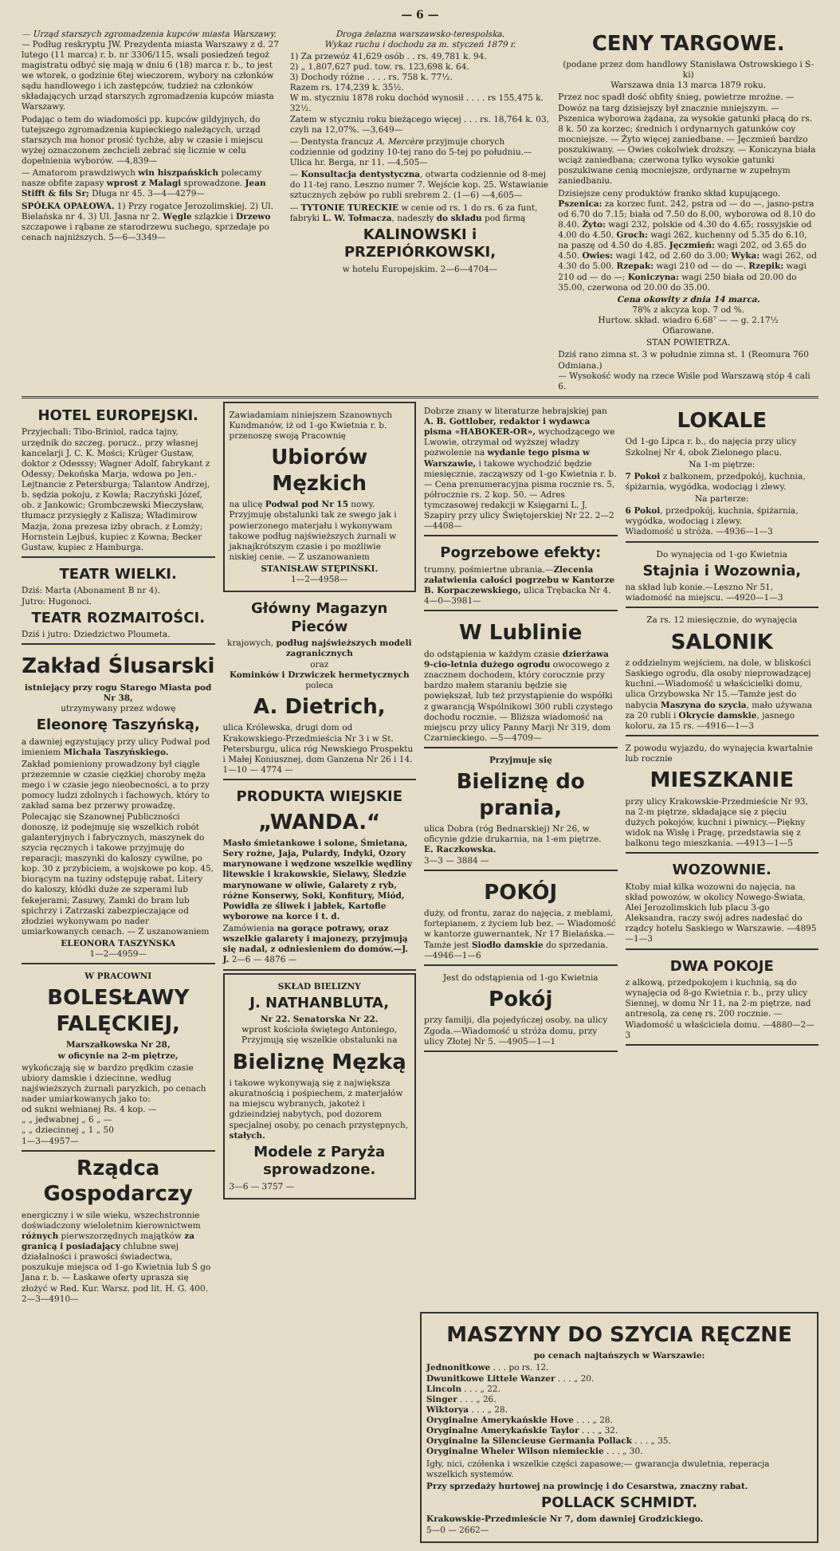— 6 —
— Urząd starszych zgromadzenia kupców miasta Warszawy.— Podług reskryptu JW. Prezydenta miasta Warszawy z d. 27 lutego (11 marca) r. b. nr 3306/115, wsali posiedzeń tegoż magistratu odbyć się mają w dniu 6 (18) marca r. b., to jest we wtorek, o godzinie 6tej wieczorem, wybory na członków sądu handlowego i ich zastępców, tudzież na członków składających urząd starszych zgromadzenia kupców miasta Warszawy.
Podając o tem do wiadomości pp. kupców gildyjnych, do tutejszego zgromadzenia kupieckiego należących, urząd starszych ma honor prosić tychże, aby w czasie i miejscu wyżej oznaczonem zechcieli zebrać się licznie w celu dopełnienia wyborów. —4,839—
— Amatorom prawdziwych win hiszpańskich polecamy nasze obfite zapasy wprost z Malagi sprowadzone. Jean Stifft & fils Sr; Długa nr 45. 3—4—4279—
SPÓŁKA OPAŁOWA. 1) Przy rogatce Jerozolimskiej. 2) Ul. Bielańska nr 4. 3) Ul. Jasna nr 2. Węgle szlązkie i Drzewo szczapowe i rąbane ze starodrzewu suchego, sprzedaje po cenach najniższych. 5—6—3349—
Droga żelazna warszawsko-terespolska.
Wykaz ruchu i dochodu za m. styczeń 1879 r.
1) Za przewóz 41,629 osób . . rs. 49,781 k. 94.
2) „ 1,807,627 pud. tow. rs. 123,698 k. 64.
3) Dochody różne . . . . rs. 758 k. 77½.
Razem rs. 174,239 k. 35½.
W m. styczniu 1878 roku dochód wynosił . . . . rs 155,475 k. 32½.
Zatem w styczniu roku bieżącego więcej . . . rs. 18,764 k. 03, czyli na 12,07%. —3,649—
— Dentysta francuz A. Mercère przyjmuje chorych codziennie od godziny 10-tej rano do 5-tej po południu.— Ulica hr. Berga, nr 11. —4,505—
— Konsultacja dentystyczna, otwarta codziennie od 8-mej do 11-tej rano. Leszno numer 7. Wejście kop. 25. Wstawianie sztucznych zębów po rubli srebrem 2. (1—6) —4,605—
— TYTONIE TURECKIE w cenie od rs. 1 do rs. 6 za funt, fabryki L. W. Tołmacza, nadeszły do składu pod firmą
KALINOWSKI i PRZEPIÓRKOWSKI,
w hotelu Europejskim. 2—6—4704—
CENY TARGOWE.
(podane przez dom handlowy Stanisława Ostrowskiego i S-ki)
Warszawa dnia 13 marca 1879 roku.
Przez noc spadł dość obfity śnieg, powietrze mroźne. — Dowóz na targ dzisiejszy był znacznie mniejszym. — Pszenica wyborowa żądana, za wysokie gatunki płacą do rs. 8 k. 50 za korzec; średnich i ordynarnych gatunków coy mocniejsze. — Żyto więcej zaniedbane. — Jęczmień bardzo poszukiwany. — Owies cokolwiek droższy. — Koniczyna biała wciąż zaniedbana; czerwona tylko wysokie gatunki poszukiwane cenią mocniejsze, ordynarne w zupełnym zaniedbaniu.
Dzisiejsze ceny produktów franko skład kupującego. Pszenica: za korzec funt. 242, pstra od — do —, jasno-pstra od 6.70 do 7.15; biała od 7.50 do 8.00, wyborowa od 8.10 do 8.40. Żyto: wagi 232, polskie od 4.30 do 4.65; rossyjskie od 4.00 do 4.50. Groch: wagi 262, kuchenny od 5.35 do 6.10, na paszę od 4.50 do 4.85. Jęczmień: wagi 202, od 3.65 do 4.50. Owies: wagi 142, od 2.60 do 3.00; Wyka: wagi 262, od 4.30 do 5.00. Rzepak: wagi 210 od — do —. Rzepik: wagi 210 od — do —; Koniczyna: wagi 250 biała od 20.00 do 35.00, czerwona od 20.00 do 35.00.
Cena okowity z dnia 14 marca.
78% z akcyza kop. 7 od %.
Hurtow. skład. wiadro 6.68⁷ — — g. 2.17½
Ofiarowane.
STAN POWIETRZA.
Dziś rano zimna st. 3 w południe zimna st. 1 (Reomura 760 Odmiana.)
— Wysokość wody na rzece Wiśle pod Warszawą stóp 4 cali 6.
HOTEL EUROPEJSKI.
Przyjechali: Tibo-Briniol, radca tajny, urzędnik do szczeg. porucz., przy własnej kancelarji J. C. K. Mości; Krüger Gustaw, doktor z Odesssy; Wagner Adolf, fabrykant z Odessy; Dekońska Marja, wdowa po Jen.-Lejtnancie z Petersburga; Talantow Andrzej, b. sędzia pokoju, z Kowla; Raczyński Józef, ob. z Jankowic; Grombczewski Mieczysław, tłumacz przysięgły z Kalisza; Władimirow Mazja, żona prezesa izby obrach. z Łomży; Hornstein Lejbuś, kupiec z Kowna; Becker Gustaw, kupiec z Hamburga.
TEATR WIELKI.
Dziś: Marta (Abonament B nr 4).
Jutro: Hugonoci.
TEATR ROZMAITOŚCI.
Dziś i jutro: Dziedzictwo Ploumeta.
Zakład Ślusarski
istniejący przy rogu Starego Miasta pod Nr 38,
utrzymywany przez wdowę
Eleonorę Taszyńską,
a dawniej egzystujący przy ulicy Podwal pod imieniem Michała Taszyńskiego.
Zakład pomieniony prowadzony był ciągle przezemnie w czasie ciężkiej choroby męża mego i w czasie jego nieobecności, a to przy pomocy ludzi zdolnych i fachowych, który to zakład sama bez przerwy prowadzę. Polecając się Szanownej Publiczności donoszę, iż podejmuję się wszelkich robót galanteryjnych i fabrycznych, maszynek do szycia ręcznych i takowe przyjmuję do reparacji; maszynki do kaloszy cywilne, po kop. 30 z przybiciem, a wojskowe po kop. 45, biorącym na tuziny odstępuję rabat. Litery do kaloszy, kłódki duże ze szperami lub fekejerami; Zasuwy, Zamki do bram lub spichrzy i Zatrzaski zabezpieczające od złodziei wykonywam po nader umiarkowanych cenach. — Z uszanowaniem
ELEONORA TASZYŃSKA
1—2—4959—
W PRACOWNI
BOLESŁAWY FALĘCKIEJ,
Marszałkowska Nr 28,
w oficynie na 2-m piętrze,
wykończają się w bardzo prędkim czasie ubiory damskie i dziecinne, według najświeższych żurnali paryzkich, po cenach nader umiarkowanych jako to:
od sukni wełnianej Rs. 4 kop. —
„ „ jedwabnej „ 6 „ —
„ „ dziecinnej „ 1 „ 50
1—3—4957—
Rządca Gospodarczy
energiczny i w sile wieku, wszechstronnie doświadczony wieloletnim kierownictwem różnych pierwszorzędnych majątków za granicą i posiadający chlubne swej działalności i prawości świadectwa, poszukuje miejsca od 1-go Kwietnia lub Ś go Jana r. b. — Łaskawe oferty uprasza się złożyć w Red. Kur. Warsz. pod lit. H. G. 400. 2—3—4910—
Zawiadamiam niniejszem Szanownych Kundmanów, iż od 1-go Kwietnia r. b. przenoszę swoją Pracownię
Ubiorów Męzkich
na ulicę Podwal pod Nr 15 nowy. Przyjmuję obstalunki tak ze swego jak i powierzonego materjału i wykonywam takowe podług najświeższych żurnali w jaknajkrótszym czasie i po możliwie niskiej cenie. — Z uszanowaniem
STANISŁAW STĘPIŃSKI.
1—2—4958—
Główny Magazyn Pieców
krajowych, podług najświeższych modeli zagranicznych
oraz
Kominków i Drzwiczek hermetycznych
poleca
A. Dietrich,
ulica Królewska, drugi dom od Krakowskiego-Przedmieścia Nr 3 i w St. Petersburgu, ulica róg Newskiego Prospektu i Małej Koniusznej, dom Ganzena Nr 26 i 14.
1—10 — 4774 —
PRODUKTA WIEJSKIE
„WANDA.“
Masło śmietankowe i solone, Śmietana, Sery rożne, Jaja, Pulardy, Indyki, Ozory marynowane i wędzone wszelkie wędliny litewskie i krakowskie, Sielawy, Śledzie marynowane w oliwie, Galarety z ryb, różne Konserwy, Soki, Konfitury, Miód, Powidła ze śliwek i jabłek, Kartofle wyborowe na korce i t. d.
Zamówienia na gorące potrawy, oraz wszelkie galarety i majonezy, przyjmują się nadal, z odniesieniem do domów.—J. J. 2—6 — 4876 —
SKŁAD BIELIZNY
J. NATHANBLUTA,
Nr 22. Senatorska Nr 22.
wprost kościoła świętego Antoniego,
Przyjmują się wszelkie obstalunki na
Bieliznę Męzką
i takowe wykonywają się z największa akuratnością i pośpiechem, z materjałów na miejscu wybranych, jakoteż i gdzieindziej nabytych, pod dozorem specjalnej osoby, po cenach przystępnych, stałych.
Modele z Paryża sprowadzone.
3—6 — 3757 —
Dobrze znany w literaturze hebrajskiej pan A. B. Gottlober, redaktor i wydawca pisma «HABOKER-OR», wychodzącego we Lwowie, otrzymał od wyższej władzy pozwolenie na wydanie tego pisma w Warszawie, i takowe wychodzić będzie miesięcznie, zacząwszy od 1-go Kwietnia r. b. — Cena prenumeracyjna pisma rocznie rs. 5, półrocznie rs. 2 kop. 50. — Adres tymczasowej redakcji w Księgarni L. J. Szapiry przy ulicy Świętojerskiej Nr 22. 2—2—4408—
Pogrzebowe efekty:
trumny, pośmiertne ubrania.—Zlecenia załatwienia całości pogrzebu w Kantorze B. Korpaczewskiego, ulica Trębacka Nr 4. 4—0—3981—
W Lublinie
do odstąpienia w każdym czasie dzierżawa 9-cio-letnia dużego ogrodu owocowego z znacznem dochodem, który corocznie przy bardzo małem staraniu będzie się powiększał, lub też przystąpienie do współki z gwarancją Wspólnikowi 300 rubli czystego dochodu rocznie. — Bliższa wiadomość na miejscu przy ulicy Panny Marji Nr 319, dom Czarnieckiego. —5—4709—
Przyjmuje się
Bieliznę do prania,
ulica Dobra (róg Bednarskiej) Nr 26, w oficynie gdzie drukarnia, na 1-em piętrze.
E. Raczkowska.
3—3 — 3884 —
POKÓJ
duży, od frontu, zaraz do najęcia, z meblami, fortepianem, z życiem lub bez. — Wiadomość w kantorze guwernantek, Nr 17 Bielańska.— Tamże jest Siodło damskie do sprzedania. —4946—1—6
Jest do odstąpienia od 1-go Kwietnia
Pokój
przy familji, dla pojedyńczej osoby, na ulicy Zgoda.—Wiadomość u stróża domu, przy ulicy Złotej Nr 5. —4905—1—1
LOKALE
Od 1-go Lipca r. b., do najęcia przy ulicy Szkolnej Nr 4, obok Zielonego placu.
Na 1-m piętrze:
7 Pokoi z balkonem, przedpokój, kuchnia, śpiżarnia, wygódka, wodociąg i zlewy.
Na parterze:
6 Pokoi, przedpokój, kuchnia, śpiżarnia, wygódka, wodociąg i zlewy.
Wiadomość u stróża. —4936—1—3
Do wynajęcia od 1-go Kwietnia
Stajnia i Wozownia,
na skład lub konie.—Leszno Nr 51, wiadomość na miejscu. —4920—1—3
Za rs. 12 miesięcznie, do wynajęcia
SALONIK
z oddzielnym wejściem, na dole, w bliskości Saskiego ogrodu, dla osoby nieprowadzącej kuchni.—Wiadomość u właścicielki domu, ulica Grzybowska Nr 15.—Tamże jest do nabycia Maszyna do szycia, mało używana za 20 rubli i Okrycie damskie, jasnego koloru, za 15 rs. —4916—1—3
Z powodu wyjazdu, do wynajęcia kwartalnie lub rocznie
MIESZKANIE
przy ulicy Krakowskie-Przedmieście Nr 93, na 2-m piętrze, składające się z pięciu dużych pokojów, kuchni i piwnicy.—Piękny widok na Wisłę i Pragę, przedstawia się z balkonu tego mieszkania. —4913—1—5
WOZOWNIE.
Ktoby miał kilka wozowni do najęcia, na skład powozów, w okolicy Nowego-Świata, Alei Jerozolimskich lub placu 3-go Aleksandra, raczy swój adres nadesłać do rządcy hotelu Saskiego w Warszawie. —4895—1—3
DWA POKOJE
z alkową, przedpokojem i kuchnią, są do wynajęcia od 8-go Kwietnia r. b., przy ulicy Siennej, w domu Nr 11, na 2-m piętrze, nad antresolą, za cenę rs. 200 rocznie. — Wiadomość u właściciela domu. —4880—2—3
MASZYNY DO SZYCIA RĘCZNE
po cenach najtańszych w Warszawie:
Jednonitkowe . . . po rs. 12.
Dwunitkowe Littele Wanzer . . . „ 20.
Lincoln . . . „ 22.
Singer . . . „ 26.
Wiktorya . . . „ 28.
Oryginalne Amerykańskie Hove . . . „ 28.
Oryginalne Amerykańskie Taylor . . . „ 32.
Oryginalne la Silencieuse Germania Pollack . . . „ 35.
Oryginalne Wheler Wilson niemieckie . . . „ 30.
Igły, nici, czółenka i wszelkie części zapasowe;— gwarancja dwuletnia, reperacja wszelkich systemów.
Przy sprzedaży hurtowej na prowincję i do Cesarstwa, znaczny rabat.
POLLACK SCHMIDT.
Krakowskie-Przedmieście Nr 7, dom dawniej Grodzickiego.
5—0 — 2662—